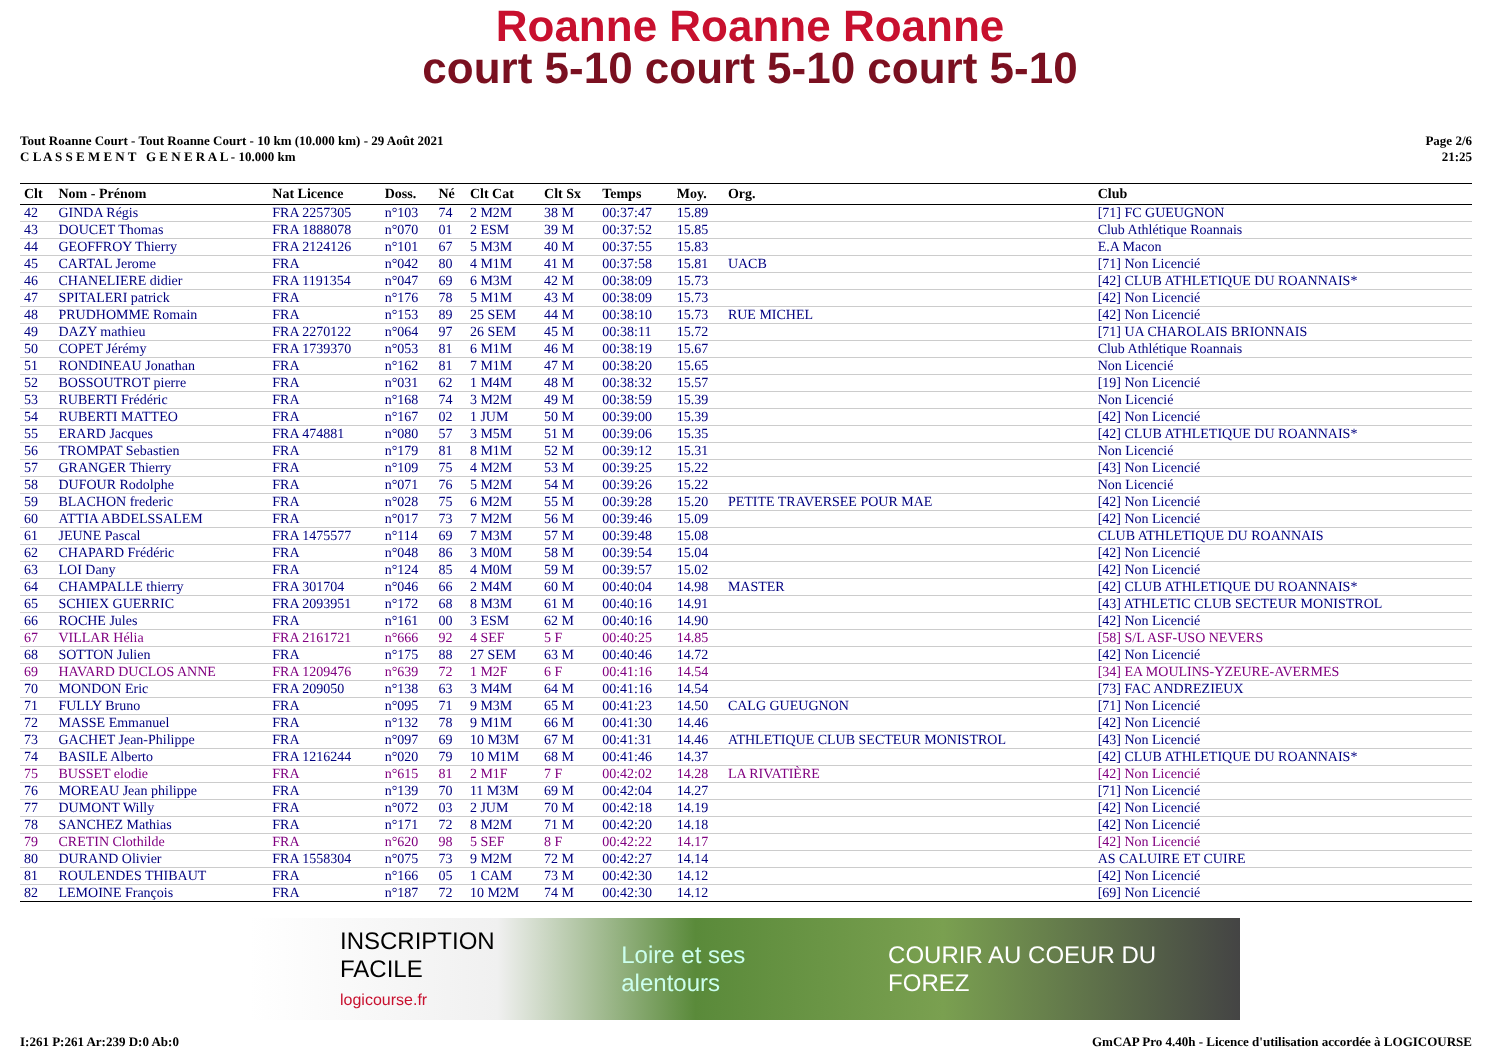Roanne Roanne Roanne
court 5-10 court 5-10 court 5-10
Tout Roanne Court - Tout Roanne Court - 10 km (10.000 km) - 29 Août 2021
C L A S S E M E N T G E N E R A L - 10.000 km
Page 2/6
21:25
| Clt | Nom - Prénom | Nat Licence | Doss. | Né | Clt Cat | Clt Sx | Temps | Moy. | Org. | Club |
| --- | --- | --- | --- | --- | --- | --- | --- | --- | --- | --- |
| 42 | GINDA Régis | FRA 2257305 | n°103 | 74 | 2 M2M | 38 M | 00:37:47 | 15.89 | | [71] FC GUEUGNON |
| 43 | DOUCET Thomas | FRA 1888078 | n°070 | 01 | 2 ESM | 39 M | 00:37:52 | 15.85 | | Club Athlétique Roannais |
| 44 | GEOFFROY Thierry | FRA 2124126 | n°101 | 67 | 5 M3M | 40 M | 00:37:55 | 15.83 | | E.A Macon |
| 45 | CARTAL Jerome | FRA | n°042 | 80 | 4 M1M | 41 M | 00:37:58 | 15.81 | UACB | [71] Non Licencié |
| 46 | CHANELIERE didier | FRA 1191354 | n°047 | 69 | 6 M3M | 42 M | 00:38:09 | 15.73 | | [42] CLUB ATHLETIQUE DU ROANNAIS* |
| 47 | SPITALERI patrick | FRA | n°176 | 78 | 5 M1M | 43 M | 00:38:09 | 15.73 | | [42] Non Licencié |
| 48 | PRUDHOMME Romain | FRA | n°153 | 89 | 25 SEM | 44 M | 00:38:10 | 15.73 | RUE MICHEL | [42] Non Licencié |
| 49 | DAZY mathieu | FRA 2270122 | n°064 | 97 | 26 SEM | 45 M | 00:38:11 | 15.72 | | [71] UA CHAROLAIS BRIONNAIS |
| 50 | COPET Jérémy | FRA 1739370 | n°053 | 81 | 6 M1M | 46 M | 00:38:19 | 15.67 | | Club Athlétique Roannais |
| 51 | RONDINEAU Jonathan | FRA | n°162 | 81 | 7 M1M | 47 M | 00:38:20 | 15.65 | | Non Licencié |
| 52 | BOSSOUTROT pierre | FRA | n°031 | 62 | 1 M4M | 48 M | 00:38:32 | 15.57 | | [19] Non Licencié |
| 53 | RUBERTI Frédéric | FRA | n°168 | 74 | 3 M2M | 49 M | 00:38:59 | 15.39 | | Non Licencié |
| 54 | RUBERTI MATTEO | FRA | n°167 | 02 | 1 JUM | 50 M | 00:39:00 | 15.39 | | [42] Non Licencié |
| 55 | ERARD Jacques | FRA 474881 | n°080 | 57 | 3 M5M | 51 M | 00:39:06 | 15.35 | | [42] CLUB ATHLETIQUE DU ROANNAIS* |
| 56 | TROMPAT Sebastien | FRA | n°179 | 81 | 8 M1M | 52 M | 00:39:12 | 15.31 | | Non Licencié |
| 57 | GRANGER Thierry | FRA | n°109 | 75 | 4 M2M | 53 M | 00:39:25 | 15.22 | | [43] Non Licencié |
| 58 | DUFOUR Rodolphe | FRA | n°071 | 76 | 5 M2M | 54 M | 00:39:26 | 15.22 | | Non Licencié |
| 59 | BLACHON frederic | FRA | n°028 | 75 | 6 M2M | 55 M | 00:39:28 | 15.20 | PETITE TRAVERSEE POUR MAE | [42] Non Licencié |
| 60 | ATTIA ABDELSSALEM | FRA | n°017 | 73 | 7 M2M | 56 M | 00:39:46 | 15.09 | | [42] Non Licencié |
| 61 | JEUNE Pascal | FRA 1475577 | n°114 | 69 | 7 M3M | 57 M | 00:39:48 | 15.08 | | CLUB ATHLETIQUE DU ROANNAIS |
| 62 | CHAPARD Frédéric | FRA | n°048 | 86 | 3 M0M | 58 M | 00:39:54 | 15.04 | | [42] Non Licencié |
| 63 | LOI Dany | FRA | n°124 | 85 | 4 M0M | 59 M | 00:39:57 | 15.02 | | [42] Non Licencié |
| 64 | CHAMPALLE thierry | FRA 301704 | n°046 | 66 | 2 M4M | 60 M | 00:40:04 | 14.98 | MASTER | [42] CLUB ATHLETIQUE DU ROANNAIS* |
| 65 | SCHIEX GUERRIC | FRA 2093951 | n°172 | 68 | 8 M3M | 61 M | 00:40:16 | 14.91 | | [43] ATHLETIC CLUB SECTEUR MONISTROL |
| 66 | ROCHE Jules | FRA | n°161 | 00 | 3 ESM | 62 M | 00:40:16 | 14.90 | | [42] Non Licencié |
| 67 | VILLAR Hélia | FRA 2161721 | n°666 | 92 | 4 SEF | 5 F | 00:40:25 | 14.85 | | [58] S/L ASF-USO NEVERS |
| 68 | SOTTON Julien | FRA | n°175 | 88 | 27 SEM | 63 M | 00:40:46 | 14.72 | | [42] Non Licencié |
| 69 | HAVARD DUCLOS ANNE | FRA 1209476 | n°639 | 72 | 1 M2F | 6 F | 00:41:16 | 14.54 | | [34] EA MOULINS-YZEURE-AVERMES |
| 70 | MONDON Eric | FRA 209050 | n°138 | 63 | 3 M4M | 64 M | 00:41:16 | 14.54 | | [73] FAC ANDREZIEUX |
| 71 | FULLY Bruno | FRA | n°095 | 71 | 9 M3M | 65 M | 00:41:23 | 14.50 | CALG GUEUGNON | [71] Non Licencié |
| 72 | MASSE Emmanuel | FRA | n°132 | 78 | 9 M1M | 66 M | 00:41:30 | 14.46 | | [42] Non Licencié |
| 73 | GACHET Jean-Philippe | FRA | n°097 | 69 | 10 M3M | 67 M | 00:41:31 | 14.46 | ATHLETIQUE CLUB SECTEUR MONISTROL | [43] Non Licencié |
| 74 | BASILE Alberto | FRA 1216244 | n°020 | 79 | 10 M1M | 68 M | 00:41:46 | 14.37 | | [42] CLUB ATHLETIQUE DU ROANNAIS* |
| 75 | BUSSET elodie | FRA | n°615 | 81 | 2 M1F | 7 F | 00:42:02 | 14.28 | LA RIVATIÈRE | [42] Non Licencié |
| 76 | MOREAU Jean philippe | FRA | n°139 | 70 | 11 M3M | 69 M | 00:42:04 | 14.27 | | [71] Non Licencié |
| 77 | DUMONT Willy | FRA | n°072 | 03 | 2 JUM | 70 M | 00:42:18 | 14.19 | | [42] Non Licencié |
| 78 | SANCHEZ Mathias | FRA | n°171 | 72 | 8 M2M | 71 M | 00:42:20 | 14.18 | | [42] Non Licencié |
| 79 | CRETIN Clothilde | FRA | n°620 | 98 | 5 SEF | 8 F | 00:42:22 | 14.17 | | [42] Non Licencié |
| 80 | DURAND Olivier | FRA 1558304 | n°075 | 73 | 9 M2M | 72 M | 00:42:27 | 14.14 | | AS CALUIRE ET CUIRE |
| 81 | ROULENDES THIBAUT | FRA | n°166 | 05 | 1 CAM | 73 M | 00:42:30 | 14.12 | | [42] Non Licencié |
| 82 | LEMOINE François | FRA | n°187 | 72 | 10 M2M | 74 M | 00:42:30 | 14.12 | | [69] Non Licencié |
INSCRIPTION FACILE
logicourse.fr Loire et ses alentours COURIR AU COEUR DU FOREZ
I:261 P:261 Ar:239 D:0 Ab:0 GmCAP Pro 4.40h - Licence d'utilisation accordée à LOGICOURSE